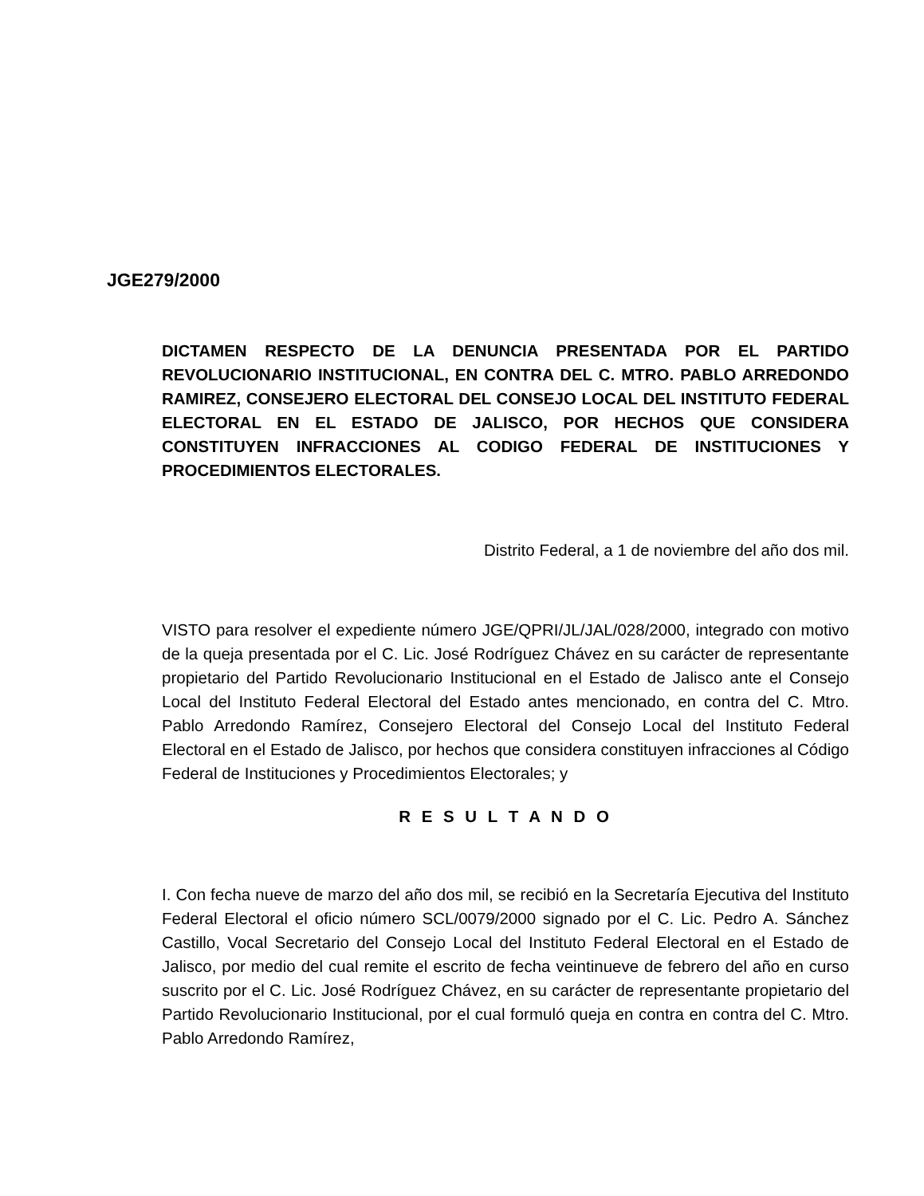JGE279/2000
DICTAMEN RESPECTO DE LA DENUNCIA PRESENTADA POR EL PARTIDO REVOLUCIONARIO INSTITUCIONAL, EN CONTRA DEL C. MTRO. PABLO ARREDONDO RAMIREZ, CONSEJERO ELECTORAL DEL CONSEJO LOCAL DEL INSTITUTO FEDERAL ELECTORAL EN EL ESTADO DE JALISCO, POR HECHOS QUE CONSIDERA CONSTITUYEN INFRACCIONES AL CODIGO FEDERAL DE INSTITUCIONES Y PROCEDIMIENTOS ELECTORALES.
Distrito Federal, a 1 de noviembre del año dos mil.
VISTO para resolver el expediente número JGE/QPRI/JL/JAL/028/2000, integrado con motivo de la queja presentada por el C. Lic. José Rodríguez Chávez en su carácter de representante propietario del Partido Revolucionario Institucional en el Estado de Jalisco ante el Consejo Local del Instituto Federal Electoral del Estado antes mencionado, en contra del C. Mtro. Pablo Arredondo Ramírez, Consejero Electoral del Consejo Local del Instituto Federal Electoral en el Estado de Jalisco, por hechos que considera constituyen infracciones al Código Federal de Instituciones y Procedimientos Electorales; y
R E S U L T A N D O
I. Con fecha nueve de marzo del año dos mil, se recibió en la Secretaría Ejecutiva del Instituto Federal Electoral el oficio número SCL/0079/2000 signado por el C. Lic. Pedro A. Sánchez Castillo, Vocal Secretario del Consejo Local del Instituto Federal Electoral en el Estado de Jalisco, por medio del cual remite el escrito de fecha veintinueve de febrero del año en curso suscrito por el C. Lic. José Rodríguez Chávez, en su carácter de representante propietario del Partido Revolucionario Institucional, por el cual formuló queja en contra en contra del C. Mtro. Pablo Arredondo Ramírez,